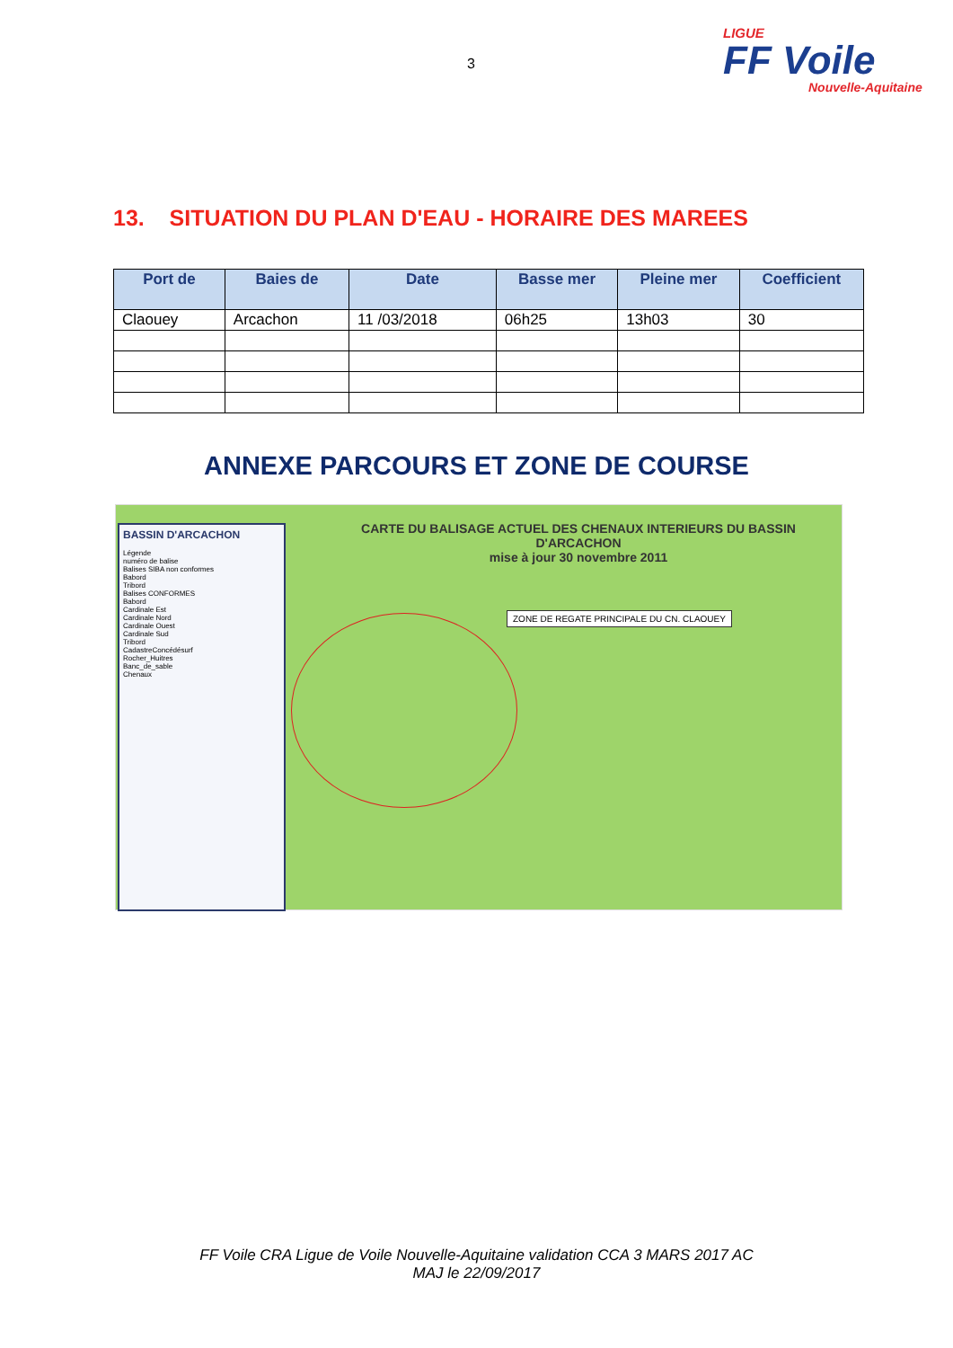3
LIGUE
FF Voile
Nouvelle-Aquitaine
13. SITUATION DU PLAN D'EAU - HORAIRE DES MAREES
| Port de | Baies de | Date | Basse mer | Pleine mer | Coefficient |
| --- | --- | --- | --- | --- | --- |
| Claouey | Arcachon | 11 /03/2018 | 06h25 | 13h03 | 30 |
ANNEXE PARCOURS ET ZONE DE COURSE
CARTE DU BALISAGE ACTUEL DES CHENAUX INTERIEURS DU BASSIN D'ARCACHON
mise à jour 30 novembre 2011
BASSIN D'ARCACHON
Légende
numéro de balise
Balises SIBA non conformes
Babord
Tribord
Balises CONFORMES
Babord
Cardinale Est
Cardinale Nord
Cardinale Ouest
Cardinale Sud
Tribord
CadastreConcédésurf
Rocher_Huitres
Banc_de_sable
Chenaux
ZONE DE REGATE PRINCIPALE DU CN. CLAOUEY
FF Voile CRA Ligue de Voile Nouvelle-Aquitaine validation CCA 3 MARS 2017 AC
MAJ le 22/09/2017